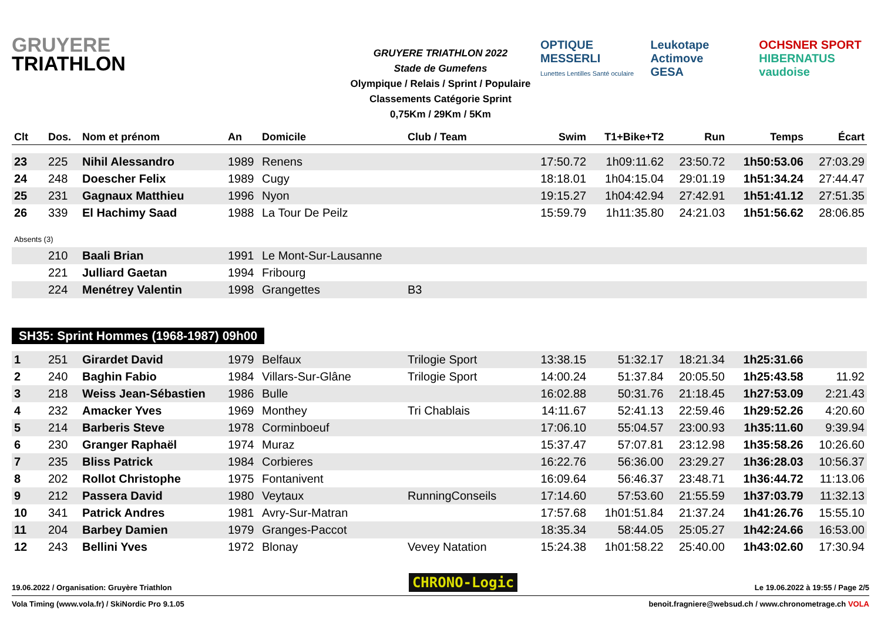GRUYERE
TRIATHLON
GRUYERE TRIATHLON 2022
Stade de Gumefens
Olympique / Relais / Sprint / Populaire
Classements Catégorie Sprint
0,75Km / 29Km / 5Km
OPTIQUE MESSERLI
Lunettes Lentilles Santé oculaire
Leukotape Actimove
GESA
OCHSNER SPORT
HIBERNATUS vaudoise
| Clt | Dos. | Nom et prénom | An | Domicile | Club / Team | Swim | T1+Bike+T2 | Run | Temps | Écart |
| --- | --- | --- | --- | --- | --- | --- | --- | --- | --- | --- |
| 23 | 225 | Nihil Alessandro | 1989 | Renens | | 17:50.72 | 1h09:11.62 | 23:50.72 | 1h50:53.06 | 27:03.29 |
| 24 | 248 | Doescher Felix | 1989 | Cugy | | 18:18.01 | 1h04:15.04 | 29:01.19 | 1h51:34.24 | 27:44.47 |
| 25 | 231 | Gagnaux Matthieu | 1996 | Nyon | | 19:15.27 | 1h04:42.94 | 27:42.91 | 1h51:41.12 | 27:51.35 |
| 26 | 339 | El Hachimy Saad | 1988 | La Tour De Peilz | | 15:59.79 | 1h11:35.80 | 24:21.03 | 1h51:56.62 | 28:06.85 |
| Absents (3) | | | | | | | | | | |
| | 210 | Baali Brian | 1991 | Le Mont-Sur-Lausanne | | | | | | |
| | 221 | Julliard Gaetan | 1994 | Fribourg | | | | | | |
| | 224 | Menétrey Valentin | 1998 | Grangettes | B3 | | | | | |
SH35: Sprint Hommes (1968-1987) 09h00
| 1 | 251 | Girardet David | 1979 | Belfaux | Trilogie Sport | 13:38.15 | 51:32.17 | 18:21.34 | 1h25:31.66 | |
| 2 | 240 | Baghin Fabio | 1984 | Villars-Sur-Glâne | Trilogie Sport | 14:00.24 | 51:37.84 | 20:05.50 | 1h25:43.58 | 11.92 |
| 3 | 218 | Weiss Jean-Sébastien | 1986 | Bulle | | 16:02.88 | 50:31.76 | 21:18.45 | 1h27:53.09 | 2:21.43 |
| 4 | 232 | Amacker Yves | 1969 | Monthey | Tri Chablais | 14:11.67 | 52:41.13 | 22:59.46 | 1h29:52.26 | 4:20.60 |
| 5 | 214 | Barberis Steve | 1978 | Corminboeuf | | 17:06.10 | 55:04.57 | 23:00.93 | 1h35:11.60 | 9:39.94 |
| 6 | 230 | Granger Raphaël | 1974 | Muraz | | 15:37.47 | 57:07.81 | 23:12.98 | 1h35:58.26 | 10:26.60 |
| 7 | 235 | Bliss Patrick | 1984 | Corbieres | | 16:22.76 | 56:36.00 | 23:29.27 | 1h36:28.03 | 10:56.37 |
| 8 | 202 | Rollot Christophe | 1975 | Fontanivent | | 16:09.64 | 56:46.37 | 23:48.71 | 1h36:44.72 | 11:13.06 |
| 9 | 212 | Passera David | 1980 | Veytaux | RunningConseils | 17:14.60 | 57:53.60 | 21:55.59 | 1h37:03.79 | 11:32.13 |
| 10 | 341 | Patrick Andres | 1981 | Avry-Sur-Matran | | 17:57.68 | 1h01:51.84 | 21:37.24 | 1h41:26.76 | 15:55.10 |
| 11 | 204 | Barbey Damien | 1979 | Granges-Paccot | | 18:35.34 | 58:44.05 | 25:05.27 | 1h42:24.66 | 16:53.00 |
| 12 | 243 | Bellini Yves | 1972 | Blonay | Vevey Natation | 15:24.38 | 1h01:58.22 | 25:40.00 | 1h43:02.60 | 17:30.94 |
19.06.2022 / Organisation: Gruyère Triathlon CHRONO-Logic Le 19.06.2022 à 19:55 / Page 2/5
Vola Timing (www.vola.fr) / SkiNordic Pro 9.1.05 benoit.fragniere@websud.ch / www.chronometrage.ch VOLA